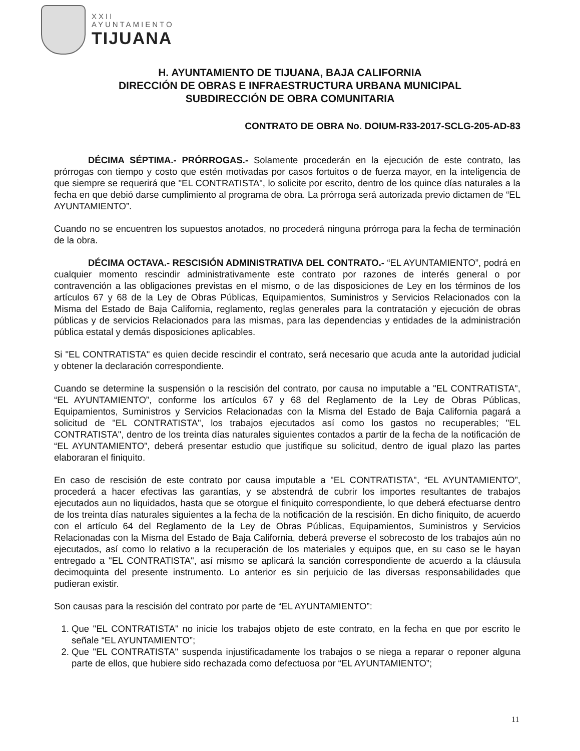XXII
AYUNTAMIENTO
TIJUANA
H. AYUNTAMIENTO DE TIJUANA, BAJA CALIFORNIA
DIRECCIÓN DE OBRAS E INFRAESTRUCTURA URBANA MUNICIPAL
SUBDIRECCIÓN DE OBRA COMUNITARIA
CONTRATO DE OBRA No. DOIUM-R33-2017-SCLG-205-AD-83
DÉCIMA SÉPTIMA.- PRÓRROGAS.- Solamente procederán en la ejecución de este contrato, las prórrogas con tiempo y costo que estén motivadas por casos fortuitos o de fuerza mayor, en la inteligencia de que siempre se requerirá que "EL CONTRATISTA", lo solicite por escrito, dentro de los quince días naturales a la fecha en que debió darse cumplimiento al programa de obra. La prórroga será autorizada previo dictamen de “EL AYUNTAMIENTO”.
Cuando no se encuentren los supuestos anotados, no procederá ninguna prórroga para la fecha de terminación de la obra.
DÉCIMA OCTAVA.- RESCISIÓN ADMINISTRATIVA DEL CONTRATO.- “EL AYUNTAMIENTO”, podrá en cualquier momento rescindir administrativamente este contrato por razones de interés general o por contravención a las obligaciones previstas en el mismo, o de las disposiciones de Ley en los términos de los artículos 67 y 68 de la Ley de Obras Públicas, Equipamientos, Suministros y Servicios Relacionados con la Misma del Estado de Baja California, reglamento, reglas generales para la contratación y ejecución de obras públicas y de servicios Relacionados para las mismas, para las dependencias y entidades de la administración pública estatal y demás disposiciones aplicables.
Si "EL CONTRATISTA" es quien decide rescindir el contrato, será necesario que acuda ante la autoridad judicial y obtener la declaración correspondiente.
Cuando se determine la suspensión o la rescisión del contrato, por causa no imputable a "EL CONTRATISTA", “EL AYUNTAMIENTO”, conforme los artículos 67 y 68 del Reglamento de la Ley de Obras Públicas, Equipamientos, Suministros y Servicios Relacionadas con la Misma del Estado de Baja California pagará a solicitud de "EL CONTRATISTA", los trabajos ejecutados así como los gastos no recuperables; "EL CONTRATISTA", dentro de los treinta días naturales siguientes contados a partir de la fecha de la notificación de “EL AYUNTAMIENTO”, deberá presentar estudio que justifique su solicitud, dentro de igual plazo las partes elaboraran el finiquito.
En caso de rescisión de este contrato por causa imputable a "EL CONTRATISTA", “EL AYUNTAMIENTO”, procederá a hacer efectivas las garantías, y se abstendrá de cubrir los importes resultantes de trabajos ejecutados aun no liquidados, hasta que se otorgue el finiquito correspondiente, lo que deberá efectuarse dentro de los treinta días naturales siguientes a la fecha de la notificación de la rescisión. En dicho finiquito, de acuerdo con el artículo 64 del Reglamento de la Ley de Obras Públicas, Equipamientos, Suministros y Servicios Relacionadas con la Misma del Estado de Baja California, deberá preverse el sobrecosto de los trabajos aún no ejecutados, así como lo relativo a la recuperación de los materiales y equipos que, en su caso se le hayan entregado a "EL CONTRATISTA", así mismo se aplicará la sanción correspondiente de acuerdo a la cláusula decimoquinta del presente instrumento. Lo anterior es sin perjuicio de las diversas responsabilidades que pudieran existir.
Son causas para la rescisión del contrato por parte de “EL AYUNTAMIENTO”:
1. Que "EL CONTRATISTA" no inicie los trabajos objeto de este contrato, en la fecha en que por escrito le señale “EL AYUNTAMIENTO”;
2. Que "EL CONTRATISTA" suspenda injustificadamente los trabajos o se niega a reparar o reponer alguna parte de ellos, que hubiere sido rechazada como defectuosa por “EL AYUNTAMIENTO”;
11